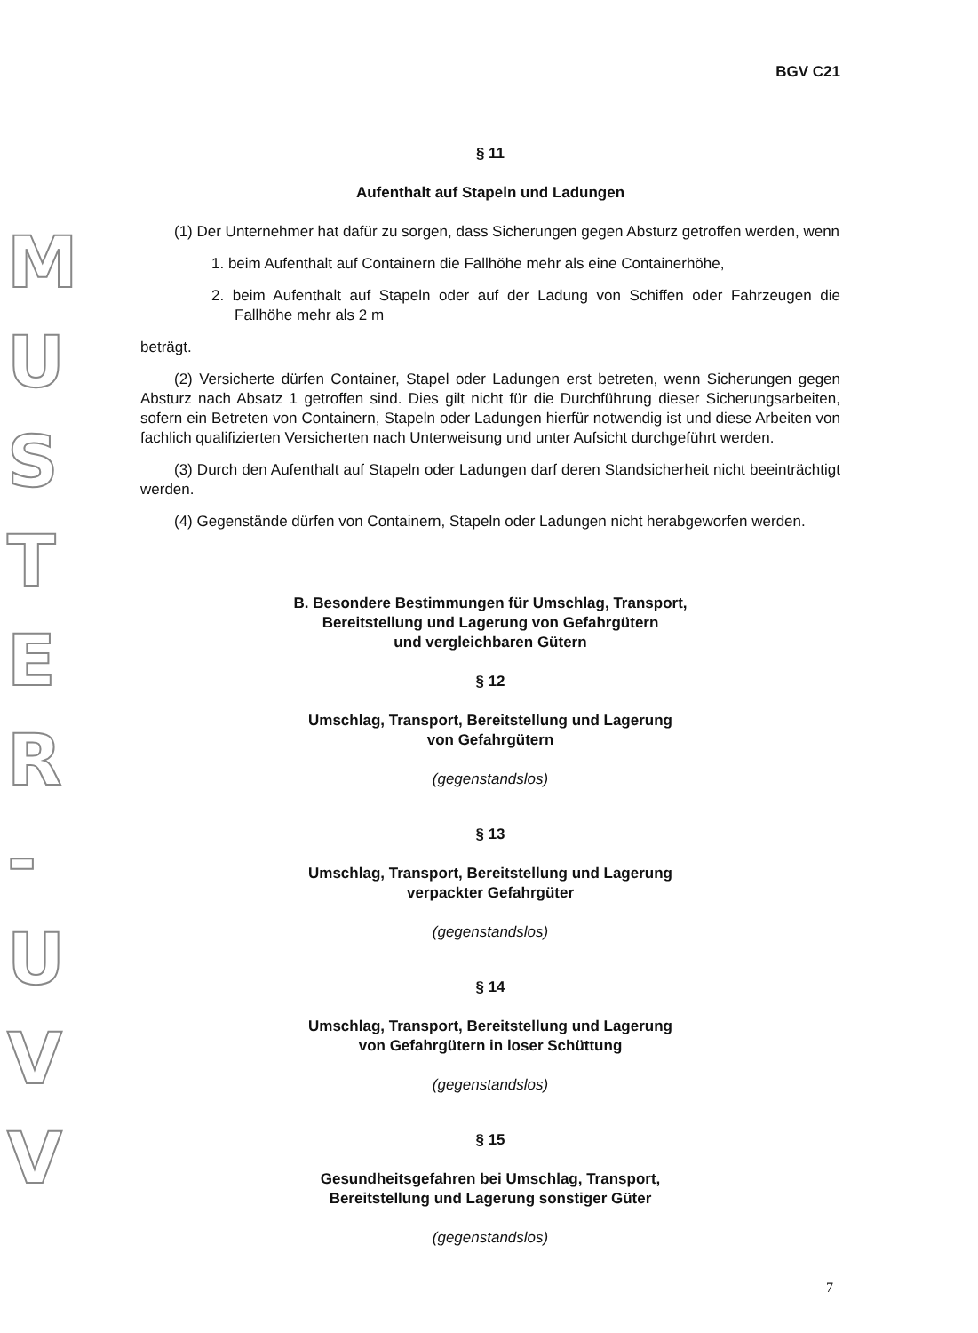M
U
S
T
E
R
-
U
V
V
BGV C21
§ 11
Aufenthalt auf Stapeln und Ladungen
(1) Der Unternehmer hat dafür zu sorgen, dass Sicherungen gegen Absturz getroffen werden, wenn
1. beim Aufenthalt auf Containern die Fallhöhe mehr als eine Containerhöhe,
2. beim Aufenthalt auf Stapeln oder auf der Ladung von Schiffen oder Fahrzeugen die Fallhöhe mehr als 2 m
beträgt.
(2) Versicherte dürfen Container, Stapel oder Ladungen erst betreten, wenn Sicherungen gegen Absturz nach Absatz 1 getroffen sind. Dies gilt nicht für die Durchführung dieser Sicherungsarbeiten, sofern ein Betreten von Containern, Stapeln oder Ladungen hierfür notwendig ist und diese Arbeiten von fachlich qualifizierten Versicherten nach Unterweisung und unter Aufsicht durchgeführt werden.
(3) Durch den Aufenthalt auf Stapeln oder Ladungen darf deren Standsicherheit nicht beeinträchtigt werden.
(4) Gegenstände dürfen von Containern, Stapeln oder Ladungen nicht herabgeworfen werden.
B. Besondere Bestimmungen für Umschlag, Transport,
Bereitstellung und Lagerung von Gefahrgütern
und vergleichbaren Gütern
§ 12
Umschlag, Transport, Bereitstellung und Lagerung
von Gefahrgütern
(gegenstandslos)
§ 13
Umschlag, Transport, Bereitstellung und Lagerung
verpackter Gefahrgüter
(gegenstandslos)
§ 14
Umschlag, Transport, Bereitstellung und Lagerung
von Gefahrgütern in loser Schüttung
(gegenstandslos)
§ 15
Gesundheitsgefahren bei Umschlag, Transport,
Bereitstellung und Lagerung sonstiger Güter
(gegenstandslos)
7